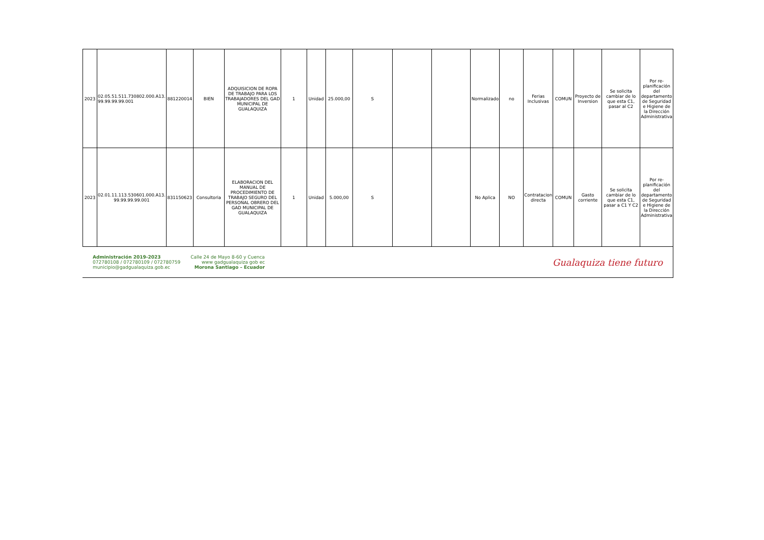| 2023 | 02.05.51.511.730802.000.A13. 99.99.99.99.001 | 881220014 | BIEN | ADQUISICION DE ROPA DE TRABAJO PARA LOS TRABAJADORES DEL GAD MUNICIPAL DE GUALAQUIZA | 1 | Unidad | 25.000,00 | S | | | Normalizado | no | Ferias Inclusivas | COMUN | Proyecto de Inversion | Se solicita cambiar de lo que esta C1, pasar al C2 | Por re-planificación del departamento de Seguridad e Higiene de la Dirección Administrativa |
| 2023 | 02.01.11.113.530601.000.A13. 99.99.99.99.001 | 831150623 | Consultoria | ELABORACION DEL MANUAL DE PROCEDIMIENTO DE TRABAJO SEGURO DEL PERSONAL OBRERO DEL GAD MUNICIPAL DE GUALAQUIZA | 1 | Unidad | 5.000,00 | S | | | No Aplica | NO | Contratacion directa | COMUN | Gasto corriente | Se solicita cambiar de lo que esta C1, pasar a C1 Y C2 | Por re-planificación del departamento de Seguridad e Higiene de la Dirección Administrativa |
Administración 2019-2023
072780108 / 072780109 / 072780759
municipio@gadgualaquiza.gob.ec
Calle 24 de Mayo 8-60 y Cuenca
www gadgualaquiza gob ec
Morona Santiago – Ecuador
Gualaquiza tiene futuro